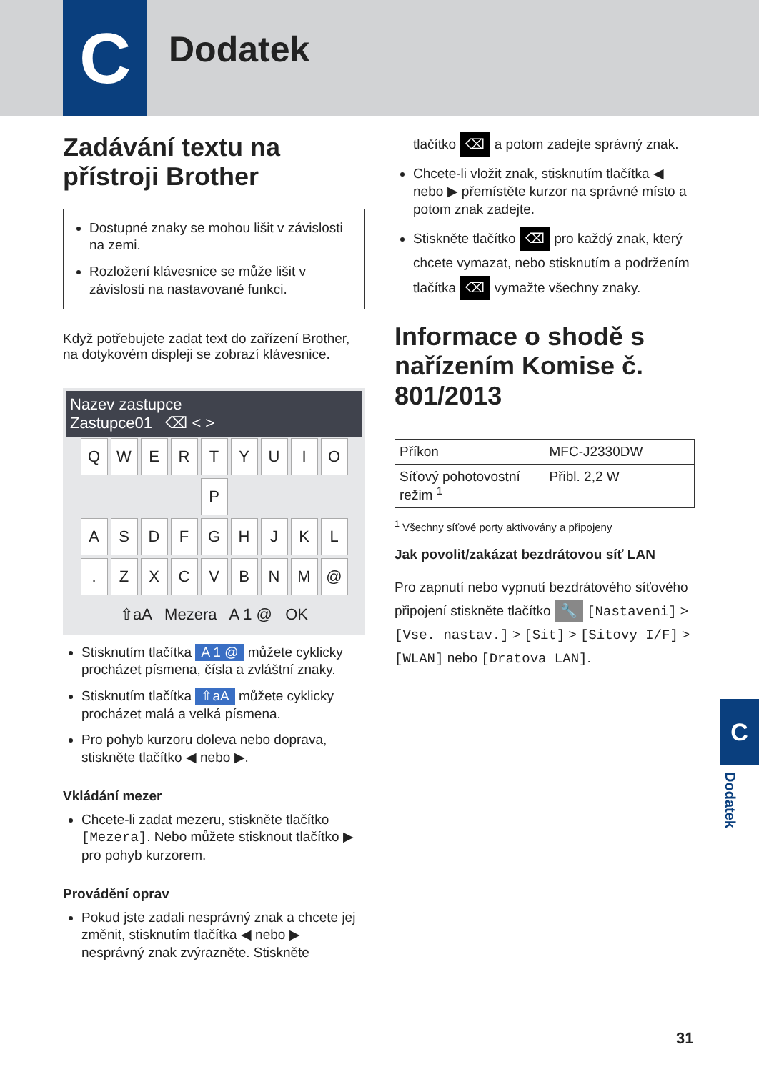C Dodatek
Zadávání textu na přístroji Brother
Dostupné znaky se mohou lišit v závislosti na zemi.
Rozložení klávesnice se může lišit v závislosti na nastavované funkci.
Když potřebujete zadat text do zařízení Brother, na dotykovém displeji se zobrazí klávesnice.
Nazev zastupce
Zastupce01 ⌫ < >
QWERTYUIOP
ASDFGHJKL
. ZXCVBNM @
⇧aA Mezera A 1 @ OK
Stisknutím tlačítka A 1 @ můžete cyklicky procházet písmena, čísla a zvláštní znaky.
Stisknutím tlačítka ⇧aA můžete cyklicky procházet malá a velká písmena.
Pro pohyb kurzoru doleva nebo doprava, stiskněte tlačítko ◀ nebo ▶.
Vkládání mezer
Chcete-li zadat mezeru, stiskněte tlačítko [Mezera]. Nebo můžete stisknout tlačítko ▶ pro pohyb kurzorem.
Provádění oprav
Pokud jste zadali nesprávný znak a chcete jej změnit, stisknutím tlačítka ◀ nebo ▶ nesprávný znak zvýrazněte. Stiskněte
tlačítko ⌫ a potom zadejte správný znak.
Chcete-li vložit znak, stisknutím tlačítka ◀ nebo ▶ přemístěte kurzor na správné místo a potom znak zadejte.
Stiskněte tlačítko ⌫ pro každý znak, který chcete vymazat, nebo stisknutím a podržením tlačítka ⌫ vymažte všechny znaky.
Informace o shodě s nařízením Komise č. 801/2013
| Příkon | MFC-J2330DW |
| Síťový pohotovostní režim <sup>1</sup> | Přibl. 2,2 W |
<sup>1</sup> Všechny síťové porty aktivovány a připojeny
Jak povolit/zakázat bezdrátovou síť LAN
Pro zapnutí nebo vypnutí bezdrátového síťového připojení stiskněte tlačítko 🔧 [Nastaveni] > [Vse. nastav.] > [Sit] > [Sitovy I/F] > [WLAN] nebo [Dratova LAN].
C
Dodatek
31